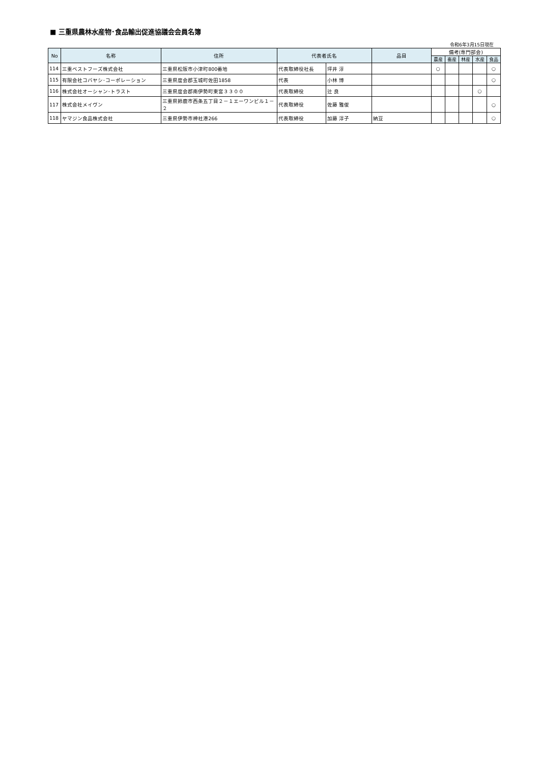■ 三重県農林水産物･食品輸出促進協議会会員名簿
令和6年3月15日現在
| No | 名称 | 住所 | 代表者氏名 | | 品目 | 備考(専門部会) | | | | |
| --- | --- | --- | --- | --- | --- | --- | --- | --- | --- | --- |
| | | | | | | 農産 | 畜産 | 林産 | 水産 | 食品 |
| 114 | 三重ベストフーズ株式会社 | 三重県松阪市小津町800番地 | 代表取締役社長 | 坪井 淳 | | ○ | | | | ○ |
| 115 | 有限会社コバヤシ･コーポレーション | 三重県度会郡玉城町佐田1858 | 代表 | 小林 博 | | | | | | ○ |
| 116 | 株式会社オーシャン･トラスト | 三重県度会郡南伊勢町東宮３３００ | 代表取締役 | 辻 良 | | | | | ○ | |
| 117 | 株式会社メイヴン | 三重県鈴鹿市西条五丁目２－１エーワンビル１－２ | 代表取締役 | 佐藤 雅俊 | | | | | | ○ |
| 118 | ヤマジン食品株式会社 | 三重県伊勢市神社港266 | 代表取締役 | 加藤 淳子 | 納豆 | | | | | ○ |